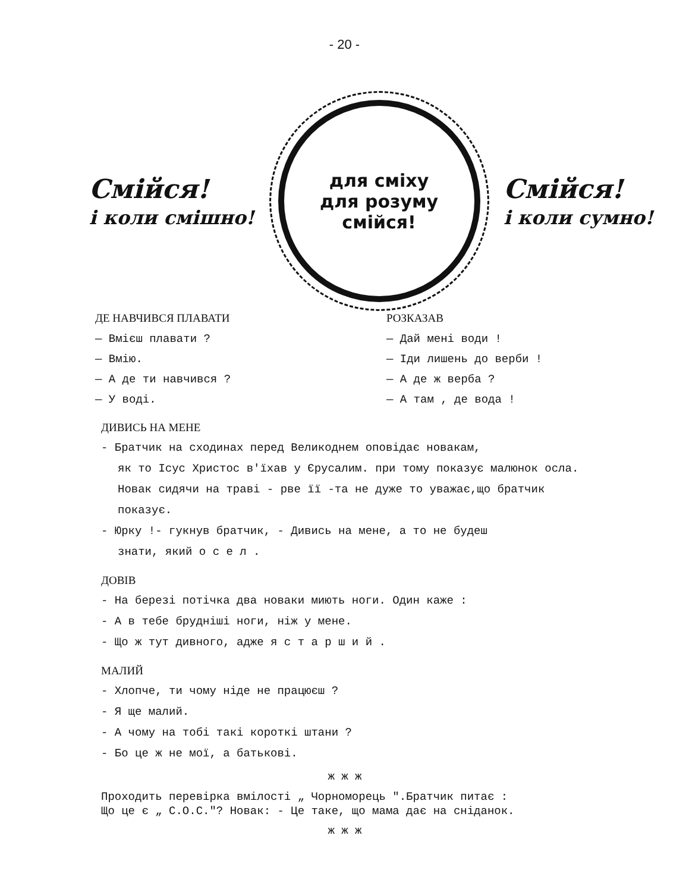- 20 -
Смійся!
і коли смішно!
для сміху
для розуму
смійся!
Смійся!
і коли сумно!
ДЕ НАВЧИВСЯ ПЛАВАТИ
— Вмієш плавати ?
— Вмію.
— А де ти навчився ?
— У воді.
РОЗКАЗАВ
— Дай мені води !
— Іди лишень до верби !
— А де ж верба ?
— А там , де вода !
ДИВИСЬ НА МЕНЕ
- Братчик на сходинах перед Великоднем оповідає новакам,
як то Ісус Христос в'їхав у Єрусалим. при тому показує малюнок осла. Новак сидячи на траві - рве її -та не дуже то уважає,що братчик показує.
- Юрку !- гукнув братчик, - Дивись на мене, а то не будеш
знати, який о с е л .
ДОВІВ
- На березі потічка два новаки миють ноги. Один каже :
- А в тебе брудніші ноги, ніж у мене.
- Що ж тут дивного, адже я с т а р ш и й .
МАЛИЙ
- Хлопче, ти чому ніде не працюєш ?
- Я ще малий.
- А чому на тобі такі короткі штани ?
- Бо це ж не мої, а батькові.
ж ж ж
Проходить перевірка вмілості „ Чорноморець ".Братчик питає :
Що це є „ С.О.С."? Новак: - Це таке, що мама дає на сніданок.
ж ж ж